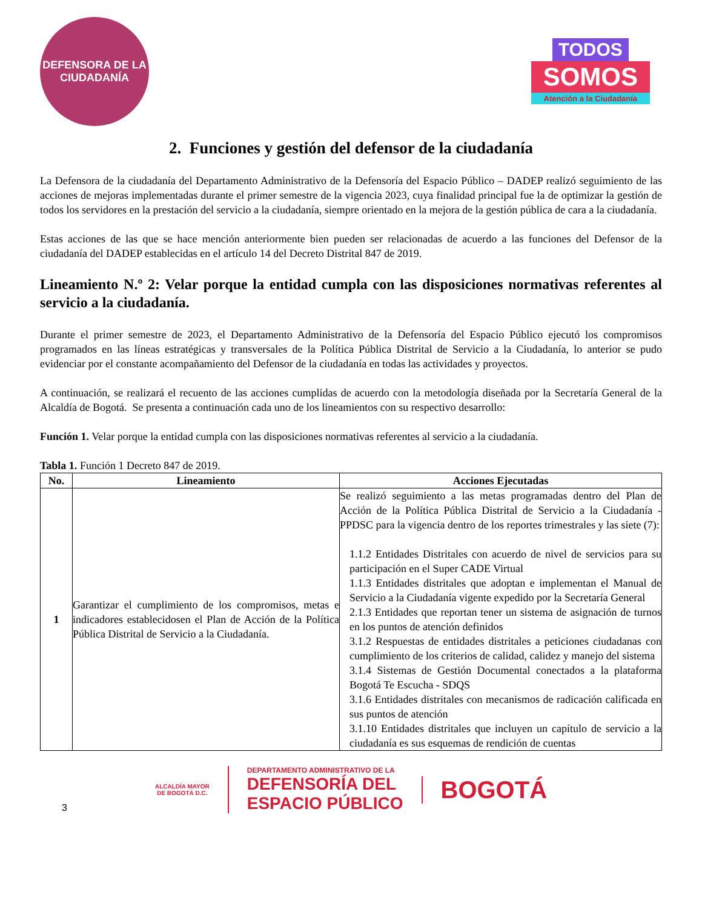DEFENSORA DE LA
CIUDADANÍA
TODOS
SOMOS
Atención a la Ciudadanía
2. Funciones y gestión del defensor de la ciudadanía
La Defensora de la ciudadanía del Departamento Administrativo de la Defensoría del Espacio Público – DADEP realizó seguimiento de las acciones de mejoras implementadas durante el primer semestre de la vigencia 2023, cuya finalidad principal fue la de optimizar la gestión de todos los servidores en la prestación del servicio a la ciudadanía, siempre orientado en la mejora de la gestión pública de cara a la ciudadanía.
Estas acciones de las que se hace mención anteriormente bien pueden ser relacionadas de acuerdo a las funciones del Defensor de la ciudadanía del DADEP establecidas en el artículo 14 del Decreto Distrital 847 de 2019.
Lineamiento N.º 2: Velar porque la entidad cumpla con las disposiciones normativas referentes al servicio a la ciudadanía.
Durante el primer semestre de 2023, el Departamento Administrativo de la Defensoría del Espacio Público ejecutó los compromisos programados en las líneas estratégicas y transversales de la Política Pública Distrital de Servicio a la Ciudadanía, lo anterior se pudo evidenciar por el constante acompañamiento del Defensor de la ciudadanía en todas las actividades y proyectos.
A continuación, se realizará el recuento de las acciones cumplidas de acuerdo con la metodología diseñada por la Secretaría General de la Alcaldía de Bogotá. Se presenta a continuación cada uno de los lineamientos con su respectivo desarrollo:
Función 1. Velar porque la entidad cumpla con las disposiciones normativas referentes al servicio a la ciudadanía.
Tabla 1. Función 1 Decreto 847 de 2019.
| No. | Lineamiento | Acciones Ejecutadas |
| --- | --- | --- |
| 1 | Garantizar el cumplimiento de los compromisos, metas e indicadores establecidosen el Plan de Acción de la Política Pública Distrital de Servicio a la Ciudadanía. | Se realizó seguimiento a las metas programadas dentro del Plan de Acción de la Política Pública Distrital de Servicio a la Ciudadanía -PPDSC para la vigencia dentro de los reportes trimestrales y las siete (7): 1.1.2 Entidades Distritales con acuerdo de nivel de servicios para su participación en el Super CADE Virtual 1.1.3 Entidades distritales que adoptan e implementan el Manual de Servicio a la Ciudadanía vigente expedido por la Secretaría General 2.1.3 Entidades que reportan tener un sistema de asignación de turnos en los puntos de atención definidos 3.1.2 Respuestas de entidades distritales a peticiones ciudadanas con cumplimiento de los criterios de calidad, calidez y manejo del sistema 3.1.4 Sistemas de Gestión Documental conectados a la plataforma Bogotá Te Escucha - SDQS 3.1.6 Entidades distritales con mecanismos de radicación calificada en sus puntos de atención 3.1.10 Entidades distritales que incluyen un capítulo de servicio a la ciudadanía es sus esquemas de rendición de cuentas |
3
ALCALDÍA MAYOR
DE BOGOTÁ D.C.
DEPARTAMENTO ADMINISTRATIVO DE LA
DEFENSORÍA DEL
ESPACIO PÚBLICO
BOGOTÁ